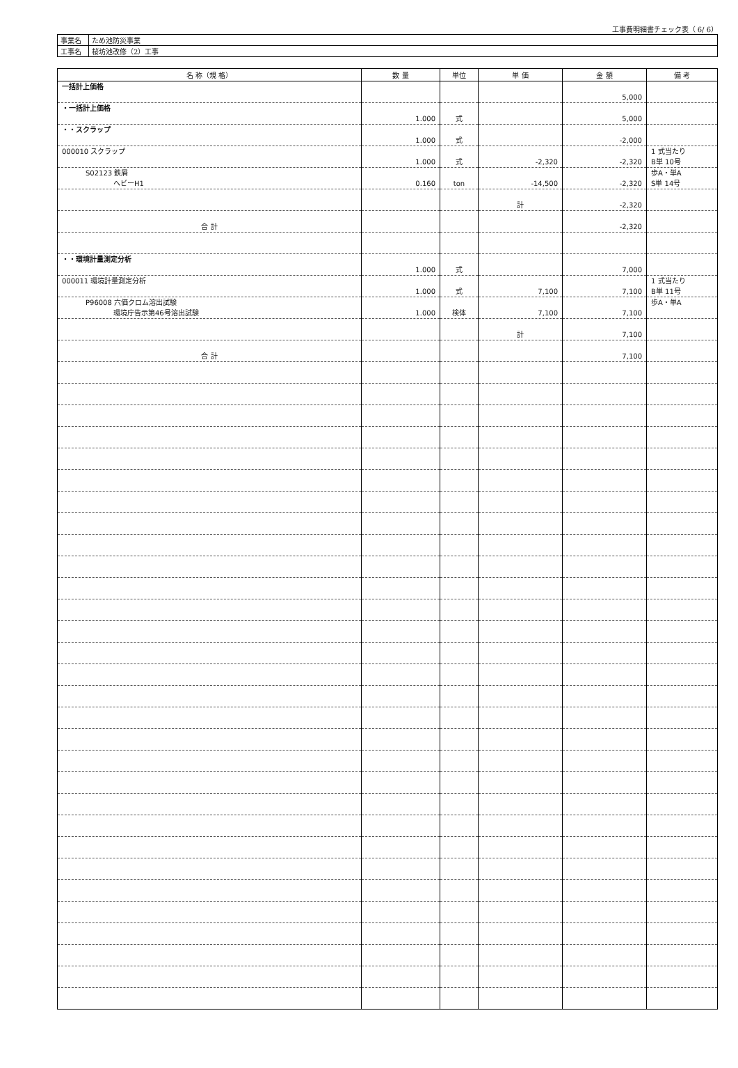工事費明細書チェック表（ 6/ 6）
| 事業名 | ため池防災事業 |
| 工事名 | 桜坊池改修（2）工事 |
| 名 称（規 格） | 数 量 | 単位 | 単 価 | 金 額 | 備 考 |
| --- | --- | --- | --- | --- | --- |
| 一括計上価格 | | | | 5,000 | |
| ・一括計上価格 | 1.000 | 式 | | 5,000 | |
| ・・スクラップ | 1.000 | 式 | | -2,000 | |
| 000010 スクラップ | 1.000 | 式 | -2,320 | -2,320 | 1 式当たり B単 10号 |
| S02123 鉄屑 ヘビーH1 | 0.160 | ton | -14,500 | -2,320 | 歩A・単A S単 14号 |
| | | | 計 | -2,320 | |
| 合 計 | | | | -2,320 | |
| ・・環境計量測定分析 | 1.000 | 式 | | 7,000 | |
| 000011 環境計量測定分析 | 1.000 | 式 | 7,100 | 7,100 | 1 式当たり B単 11号 |
| P96008 六価クロム溶出試験 環境庁告示第46号溶出試験 | 1.000 | 検体 | 7,100 | 7,100 | 歩A・単A |
| | | | 計 | 7,100 | |
| 合 計 | | | | 7,100 | |